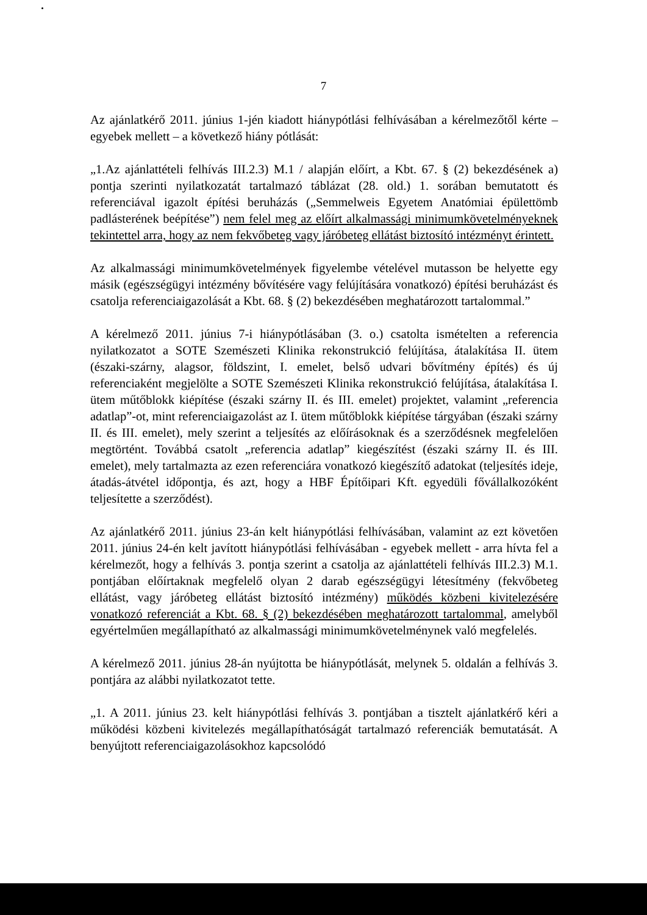7
Az ajánlatkérő 2011. június 1-jén kiadott hiánypótlási felhívásában a kérelmezőtől kérte – egyebek mellett – a következő hiány pótlását:
„1.Az ajánlattételi felhívás III.2.3) M.1 / alapján előírt, a Kbt. 67. § (2) bekezdésének a) pontja szerinti nyilatkozatát tartalmazó táblázat (28. old.) 1. sorában bemutatott és referenciával igazolt építési beruházás („Semmelweis Egyetem Anatómiai épülettömb padlásterének beépítése”) nem felel meg az előírt alkalmassági minimumkövetelményeknek tekintettel arra, hogy az nem fekvőbeteg vagy járóbeteg ellátást biztosító intézményt érintett.
Az alkalmassági minimumkövetelmények figyelembe vételével mutasson be helyette egy másik (egészségügyi intézmény bővítésére vagy felújítására vonatkozó) építési beruházást és csatolja referenciaigazolását a Kbt. 68. § (2) bekezdésében meghatározott tartalommal.”
A kérelmező 2011. június 7-i hiánypótlásában (3. o.) csatolta ismételten a referencia nyilatkozatot a SOTE Szemészeti Klinika rekonstrukció felújítása, átalakítása II. ütem (északi-szárny, alagsor, földszint, I. emelet, belső udvari bővítmény építés) és új referenciaként megjelölte a SOTE Szemészeti Klinika rekonstrukció felújítása, átalakítása I. ütem műtőblokk kiépítése (északi szárny II. és III. emelet) projektet, valamint „referencia adatlap”-ot, mint referenciaigazolást az I. ütem műtőblokk kiépítése tárgyában (északi szárny II. és III. emelet), mely szerint a teljesítés az előírásoknak és a szerződésnek megfelelően megtörtént. Továbbá csatolt „referencia adatlap” kiegészítést (északi szárny II. és III. emelet), mely tartalmazta az ezen referenciára vonatkozó kiegészítő adatokat (teljesítés ideje, átadás-átvétel időpontja, és azt, hogy a HBF Építőipari Kft. egyedüli fővállalkozóként teljesítette a szerződést).
Az ajánlatkérő 2011. június 23-án kelt hiánypótlási felhívásában, valamint az ezt követően 2011. június 24-én kelt javított hiánypótlási felhívásában - egyebek mellett - arra hívta fel a kérelmezőt, hogy a felhívás 3. pontja szerint a csatolja az ajánlattételi felhívás III.2.3) M.1. pontjában előírtaknak megfelelő olyan 2 darab egészségügyi létesítmény (fekvőbeteg ellátást, vagy járóbeteg ellátást biztosító intézmény) működés közbeni kivitelezésére vonatkozó referenciát a Kbt. 68. § (2) bekezdésében meghatározott tartalommal, amelyből egyértelműen megállapítható az alkalmassági minimumkövetelménynek való megfelelés.
A kérelmező 2011. június 28-án nyújtotta be hiánypótlását, melynek 5. oldalán a felhívás 3. pontjára az alábbi nyilatkozatot tette.
„1. A 2011. június 23. kelt hiánypótlási felhívás 3. pontjában a tisztelt ajánlatkérő kéri a működési közbeni kivitelezés megállapíthatóságát tartalmazó referenciák bemutatását. A benyújtott referenciaigazolásokhoz kapcsolódó